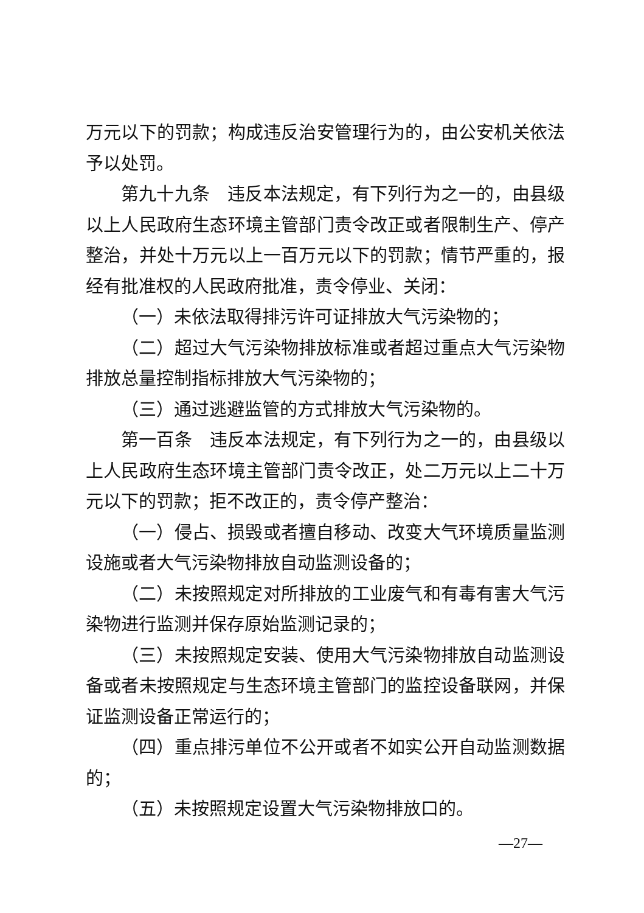万元以下的罚款；构成违反治安管理行为的，由公安机关依法予以处罚。
第九十九条　违反本法规定，有下列行为之一的，由县级以上人民政府生态环境主管部门责令改正或者限制生产、停产整治，并处十万元以上一百万元以下的罚款；情节严重的，报经有批准权的人民政府批准，责令停业、关闭：
（一）未依法取得排污许可证排放大气污染物的；
（二）超过大气污染物排放标准或者超过重点大气污染物排放总量控制指标排放大气污染物的；
（三）通过逃避监管的方式排放大气污染物的。
第一百条　违反本法规定，有下列行为之一的，由县级以上人民政府生态环境主管部门责令改正，处二万元以上二十万元以下的罚款；拒不改正的，责令停产整治：
（一）侵占、损毁或者擅自移动、改变大气环境质量监测设施或者大气污染物排放自动监测设备的；
（二）未按照规定对所排放的工业废气和有毒有害大气污染物进行监测并保存原始监测记录的；
（三）未按照规定安装、使用大气污染物排放自动监测设备或者未按照规定与生态环境主管部门的监控设备联网，并保证监测设备正常运行的；
（四）重点排污单位不公开或者不如实公开自动监测数据的；
（五）未按照规定设置大气污染物排放口的。
—27—